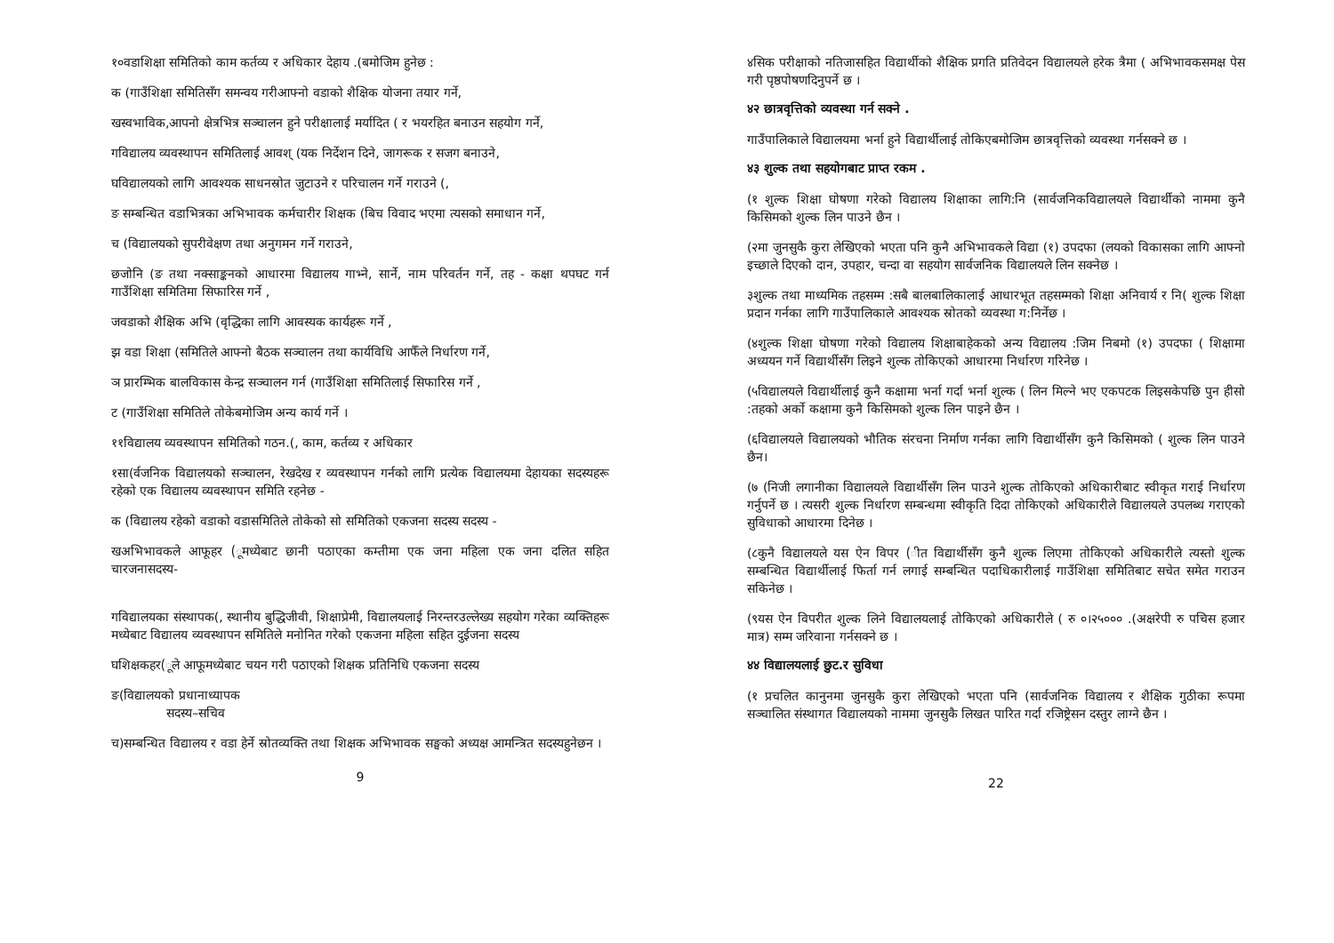१०वडाशिक्षा समितिको काम कर्तव्य र अधिकार देहाय .(बमोजिम हुनेछ :
क (गाउँशिक्षा समितिसँग समन्वय गरीआफ्नो वडाको शैक्षिक योजना तयार गर्ने,
खस्वभाविक,आपनो क्षेत्रभित्र सञ्चालन हुने परीक्षालाई मर्यादित ( र भयरहित बनाउन सहयोग गर्ने,
गविद्यालय व्यवस्थापन समितिलाई आवश् (यक निर्देशन दिने, जागरूक र सजग बनाउने,
घविद्यालयको लागि आवश्यक साधनस्रोत जुटाउने र परिचालन गर्ने गराउने (,
ङ सम्बन्धित वडाभित्रका अभिभावक कर्मचारीर शिक्षक (बिच विवाद भएमा त्यसको समाधान गर्ने,
च (विद्यालयको सुपरीवेक्षण तथा अनुगमन गर्ने गराउने,
छजोनि (ङ तथा नक्साङ्कनको आधारमा विद्यालय गाभ्ने, सार्ने, नाम परिवर्तन गर्ने, तह - कक्षा थपघट गर्न गाउँशिक्षा समितिमा सिफारिस गर्ने ,
जवडाको शैक्षिक अभि (वृद्धिका लागि आवस्यक कार्यहरू गर्ने ,
झ वडा शिक्षा (समितिले आफ्नो बैठक सञ्चालन तथा कार्यविधि आफैँले निर्धारण गर्ने,
ञ प्रारम्भिक बालविकास केन्द्र सञ्चालन गर्न (गाउँशिक्षा समितिलाई सिफारिस गर्ने ,
ट (गाउँशिक्षा समितिले तोकेबमोजिम अन्य कार्य गर्ने ।
११विद्यालय व्यवस्थापन समितिको गठन.(, काम, कर्तव्य र अधिकार
१सा(र्वजनिक विद्यालयको सञ्चालन, रेखदेख र व्यवस्थापन गर्नको लागि प्रत्येक विद्यालयमा देहायका सदस्यहरू रहेको एक विद्यालय व्यवस्थापन समिति रहनेछ -
क (विद्यालय रहेको वडाको वडासमितिले तोकेको सो समितिको एकजना सदस्य सदस्य -
खअभिभावकले आफूहर (ूमध्येबाट छानी पठाएका कम्तीमा एक जना महिला एक जना दलित सहित चारजनासदस्य-
गविद्यालयका संस्थापक(, स्थानीय बुद्धिजीवी, शिक्षाप्रेमी, विद्यालयलाई निरन्तरउल्लेख्य सहयोग गरेका व्यक्तिहरू मध्येबाट विद्यालय व्यवस्थापन समितिले मनोनित गरेको एकजना महिला सहित दुईजना सदस्य
घशिक्षकहर(ूले आफूमध्येबाट चयन गरी पठाएको शिक्षक प्रतिनिधि एकजना सदस्य
ङ(विद्यालयको प्रधानाध्यापक
सदस्य–सचिव
च)सम्बन्धित विद्यालय र वडा हेर्ने स्रोतव्यक्ति तथा शिक्षक अभिभावक सङ्घको अध्यक्ष आमन्त्रित सदस्यहुनेछन ।
9
४सिक परीक्षाको नतिजासहित विद्यार्थीको शैक्षिक प्रगति प्रतिवेदन विद्यालयले हरेक त्रैमा ( अभिभावकसमक्ष पेस गरी पृष्ठपोषणदिनुपर्ने छ ।
४२ छात्रवृत्तिको व्यवस्था गर्न सक्ने .
गाउँपालिकाले विद्यालयमा भर्ना हुने विद्यार्थीलाई तोकिएबमोजिम छात्रवृत्तिको व्यवस्था गर्नसक्ने छ ।
४३ शुल्क तथा सहयोगबाट प्राप्त रकम .
(१ शुल्क शिक्षा घोषणा गरेको विद्यालय शिक्षाका लागि:नि (सार्वजनिकविद्यालयले विद्यार्थीको नाममा कुनै किसिमको शुल्क लिन पाउने छैन ।
(२मा जुनसुकै कुरा लेखिएको भएता पनि कुनै अभिभावकले विद्या (१) उपदफा (लयको विकासका लागि आफ्नो इच्छाले दिएको दान, उपहार, चन्दा वा सहयोग सार्वजनिक विद्यालयले लिन सक्नेछ ।
३शुल्क तथा माध्यमिक तहसम्म :सबै बालबालिकालाई आधारभूत तहसम्मको शिक्षा अनिवार्य र नि( शुल्क शिक्षा प्रदान गर्नका लागि गाउँपालिकाले आवश्यक स्रोतको व्यवस्था ग:निर्नेछ ।
(४शुल्क शिक्षा घोषणा गरेको विद्यालय शिक्षाबाहेकको अन्य विद्यालय :जिम निबमो (१) उपदफा ( शिक्षामा अध्ययन गर्ने विद्यार्थीसँग लिइने शुल्क तोकिएको आधारमा निर्धारण गरिनेछ ।
(५विद्यालयले विद्यार्थीलाई कुनै कक्षामा भर्ना गर्दा भर्ना शुल्क ( लिन मिल्ने भए एकपटक लिइसकेपछि पुन हीसो :तहको अर्को कक्षामा कुनै किसिमको शुल्क लिन पाइने छैन ।
(६विद्यालयले विद्यालयको भौतिक संरचना निर्माण गर्नका लागि विद्यार्थीसँग कुनै किसिमको ( शुल्क लिन पाउने छैन।
(७ (निजी लगानीका विद्यालयले विद्यार्थीसँग लिन पाउने शुल्क तोकिएको अधिकारीबाट स्वीकृत गराई निर्धारण गर्नुपर्ने छ । त्यसरी शुल्क निर्धारण सम्बन्धमा स्वीकृति दिदा तोकिएको अधिकारीले विद्यालयले उपलब्ध गराएको सुविधाको आधारमा दिनेछ ।
(८कुनै विद्यालयले यस ऐन विपर (ीत विद्यार्थीसँग कुनै शुल्क लिएमा तोकिएको अधिकारीले त्यस्तो शुल्क सम्बन्धित विद्यार्थीलाई फिर्ता गर्न लगाई सम्बन्धित पदाधिकारीलाई गाउँशिक्षा समितिबाट सचेत समेत गराउन सकिनेछ ।
(९यस ऐन विपरीत शुल्क लिने विद्यालयलाई तोकिएको अधिकारीले ( रु ०।२५००० .(अक्षरेपी रु पचिस हजार मात्र) सम्म जरिवाना गर्नसक्ने छ ।
४४ विद्यालयलाई छुट.र सुविधा
(१ प्रचलित कानुनमा जुनसुकै कुरा लेखिएको भएता पनि (सार्वजनिक विद्यालय र शैक्षिक गुठीका रूपमा सञ्चालित संस्थागत विद्यालयको नाममा जुनसुकै लिखत पारित गर्दा रजिष्ट्रेसन दस्तुर लाग्ने छैन ।
22